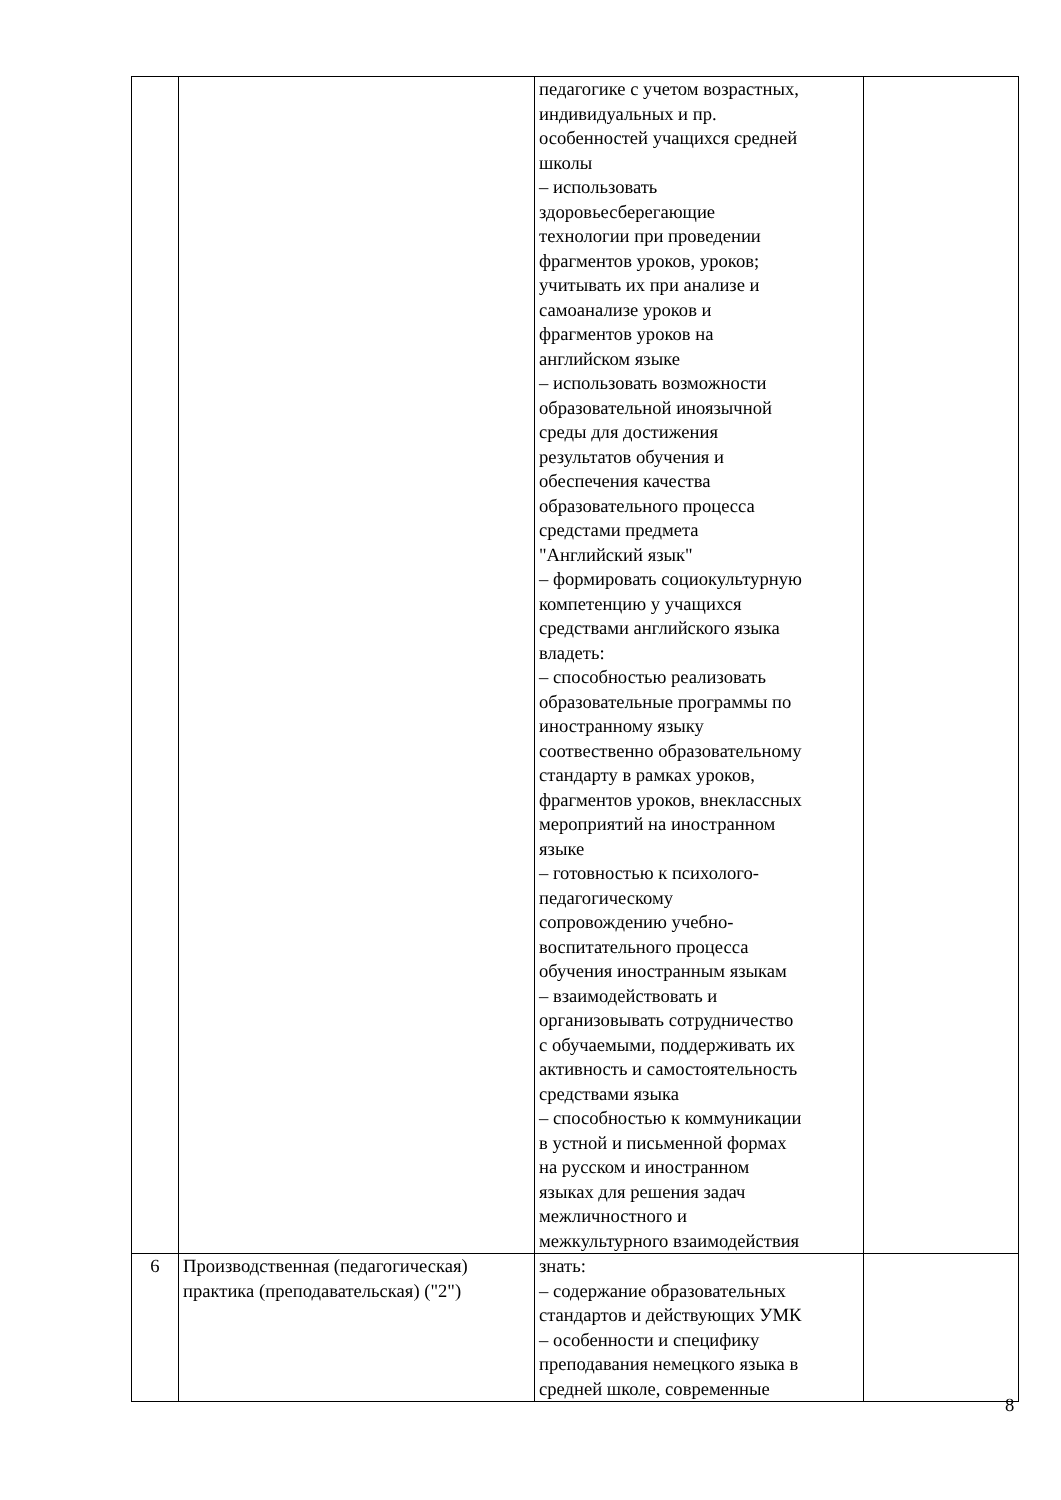| | | педагогике с учетом возрастных, индивидуальных и пр. особенностей учащихся средней школы – использовать здоровьесберегающие технологии при проведении фрагментов уроков, уроков; учитывать их при анализе и самоанализе уроков и фрагментов уроков на английском языке – использовать возможности образовательной иноязычной среды для достижения результатов обучения и обеспечения качества образовательного процесса средстами предмета "Английский язык" – формировать социокультурную компетенцию у учащихся средствами английского языка владеть: – способностью реализовать образовательные программы по иностранному языку соотвественно образовательному стандарту в рамках уроков, фрагментов уроков, внеклассных мероприятий на иностранном языке – готовностью к психолого- педагогическому сопровождению учебно- воспитательного процесса обучения иностранным языкам – взаимодействовать и организовывать сотрудничество с обучаемыми, поддерживать их активность и самостоятельность средствами языка – способностью к коммуникации в устной и письменной формах на русском и иностранном языках для решения задач межличностного и межкультурного взаимодействия | |
| 6 | Производственная (педагогическая) практика (преподавательская) ("2") | знать: – содержание образовательных стандартов и действующих УМК – особенности и специфику преподавания немецкого языка в средней школе, современные | |
8